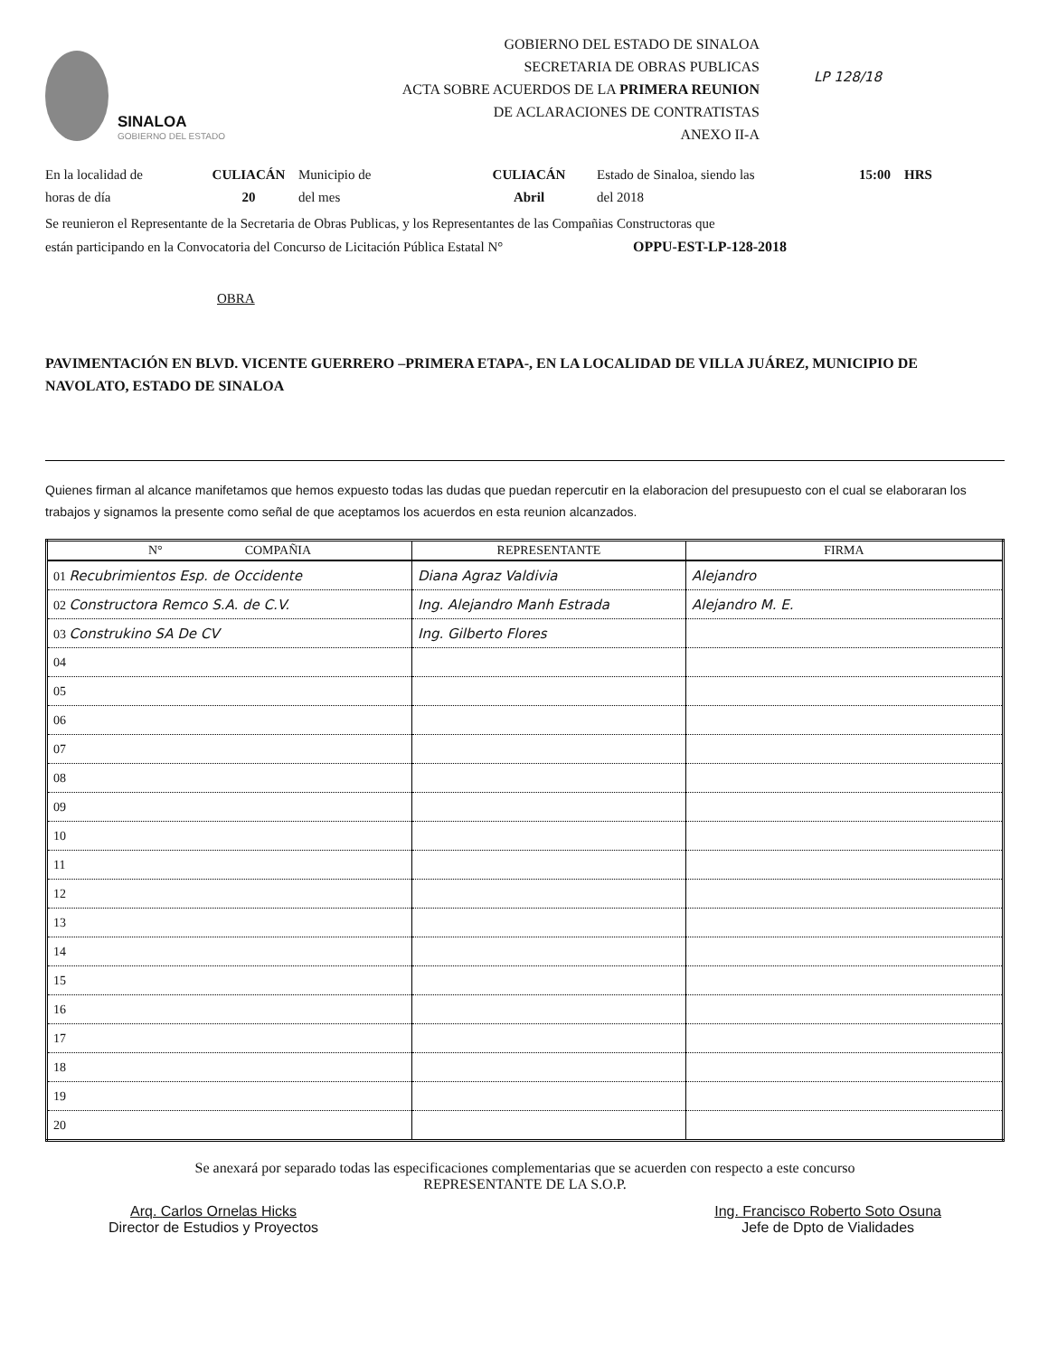SINALOA
GOBIERNO DEL ESTADO
GOBIERNO DEL ESTADO DE SINALOA
SECRETARIA DE OBRAS PUBLICAS
ACTA SOBRE ACUERDOS DE LA PRIMERA REUNION
DE ACLARACIONES DE CONTRATISTAS
ANEXO II-A
LP 128/18
En la localidad de
horas de día
CULIACÁN
20
Municipio de
del mes
CULIACÁN
Abril
Estado de Sinaloa, siendo las
del 2018
15:00 HRS
Se reunieron el Representante de la Secretaria de Obras Publicas, y los Representantes de las Compañias Constructoras que
están participando en la Convocatoria del Concurso de Licitación Pública Estatal N° OPPU-EST-LP-128-2018
OBRA
PAVIMENTACIÓN EN BLVD. VICENTE GUERRERO –PRIMERA ETAPA-, EN LA LOCALIDAD DE VILLA JUÁREZ, MUNICIPIO DE NAVOLATO, ESTADO DE SINALOA
Quienes firman al alcance manifetamos que hemos expuesto todas las dudas que puedan repercutir en la elaboracion del presupuesto con el cual se elaboraran los trabajos y signamos la presente como señal de que aceptamos los acuerdos en esta reunion alcanzados.
| N° COMPAÑIA | REPRESENTANTE | FIRMA |
| --- | --- | --- |
| 01 Recubrimientos Esp. de Occidente | Diana Agraz Valdivia | Alejandro |
| 02 Constructora Remco S.A. de C.V. | Ing. Alejandro Manh Estrada | Alejandro M. E. |
| 03 Construkino SA De CV | Ing. Gilberto Flores | |
| 04 | | |
| 05 | | |
| 06 | | |
| 07 | | |
| 08 | | |
| 09 | | |
| 10 | | |
| 11 | | |
| 12 | | |
| 13 | | |
| 14 | | |
| 15 | | |
| 16 | | |
| 17 | | |
| 18 | | |
| 19 | | |
| 20 | | |
Se anexará por separado todas las especificaciones complementarias que se acuerden con respecto a este concurso
REPRESENTANTE DE LA S.O.P.
Arq. Carlos Ornelas Hicks
Director de Estudios y Proyectos
Ing. Francisco Roberto Soto Osuna
Jefe de Dpto de Vialidades